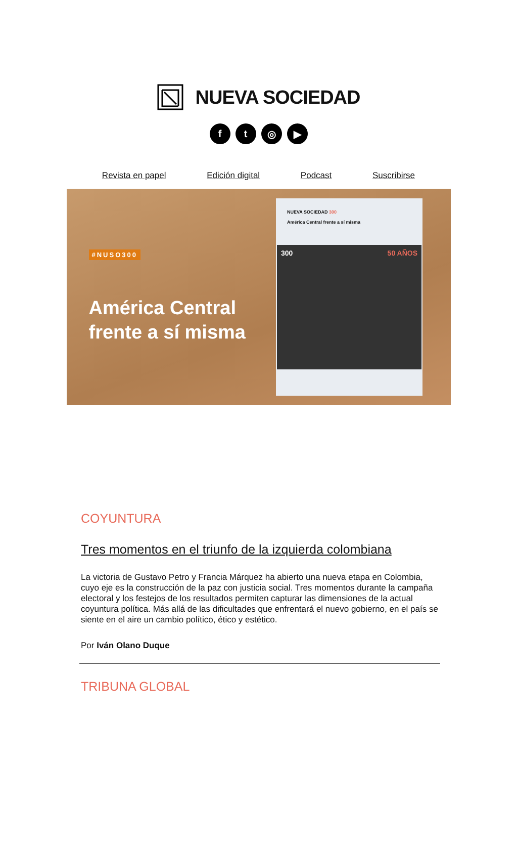NUEVA SOCIEDAD
ft ◎ ▶
Revista en papel Edición digital Podcast Suscribirse
#NUSO300
América Central
frente a sí misma
NUEVA SOCIEDAD 300
América Central frente a sí misma
300 50 AÑOS
COYUNTURA
Tres momentos en el triunfo de la izquierda colombiana
La victoria de Gustavo Petro y Francia Márquez ha abierto una nueva etapa en Colombia, cuyo eje es la construcción de la paz con justicia social. Tres momentos durante la campaña electoral y los festejos de los resultados permiten capturar las dimensiones de la actual coyuntura política. Más allá de las dificultades que enfrentará el nuevo gobierno, en el país se siente en el aire un cambio político, ético y estético.
Por Iván Olano Duque
TRIBUNA GLOBAL